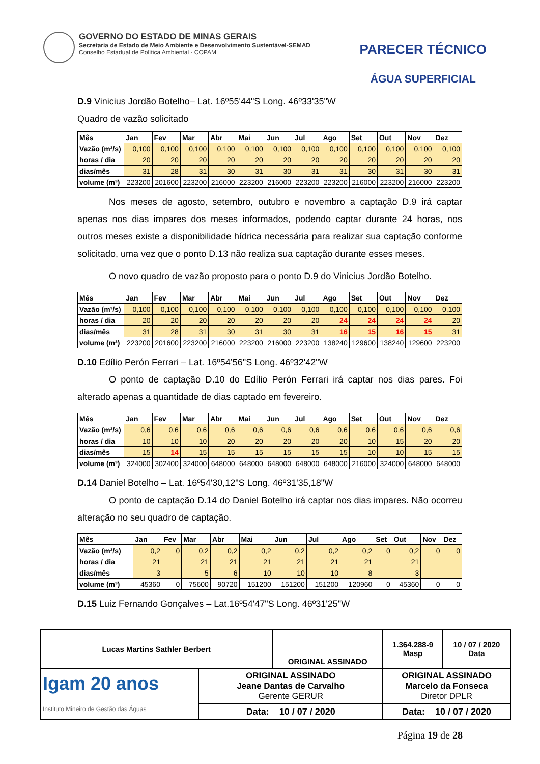GOVERNO DO ESTADO DE MINAS GERAIS
Secretaria de Estado de Meio Ambiente e Desenvolvimento Sustentável-SEMAD
Conselho Estadual de Política Ambiental - COPAM
PARECER TÉCNICO
ÁGUA SUPERFICIAL
D.9 Vinicius Jordão Botelho– Lat. 16º55'44"S Long. 46º33'35"W
Quadro de vazão solicitado
| Mês | Jan | Fev | Mar | Abr | Mai | Jun | Jul | Ago | Set | Out | Nov | Dez |
| Vazão (m³/s) | 0,100 | 0,100 | 0,100 | 0,100 | 0,100 | 0,100 | 0,100 | 0,100 | 0,100 | 0,100 | 0,100 | 0,100 |
| horas / dia | 20 | 20 | 20 | 20 | 20 | 20 | 20 | 20 | 20 | 20 | 20 | 20 |
| dias/mês | 31 | 28 | 31 | 30 | 31 | 30 | 31 | 31 | 30 | 31 | 30 | 31 |
| volume (m³) | 223200 | 201600 | 223200 | 216000 | 223200 | 216000 | 223200 | 223200 | 216000 | 223200 | 216000 | 223200 |
Nos meses de agosto, setembro, outubro e novembro a captação D.9 irá captar apenas nos dias impares dos meses informados, podendo captar durante 24 horas, nos outros meses existe a disponibilidade hídrica necessária para realizar sua captação conforme solicitado, uma vez que o ponto D.13 não realiza sua captação durante esses meses.
O novo quadro de vazão proposto para o ponto D.9 do Vinicius Jordão Botelho.
| Mês | Jan | Fev | Mar | Abr | Mai | Jun | Jul | Ago | Set | Out | Nov | Dez |
| Vazão (m³/s) | 0,100 | 0,100 | 0,100 | 0,100 | 0,100 | 0,100 | 0,100 | 0,100 | 0,100 | 0,100 | 0,100 | 0,100 |
| horas / dia | 20 | 20 | 20 | 20 | 20 | 20 | 20 | 24 | 24 | 24 | 24 | 20 |
| dias/mês | 31 | 28 | 31 | 30 | 31 | 30 | 31 | 16 | 15 | 16 | 15 | 31 |
| volume (m³) | 223200 | 201600 | 223200 | 216000 | 223200 | 216000 | 223200 | 138240 | 129600 | 138240 | 129600 | 223200 |
D.10 Edílio Perón Ferrari – Lat. 16º54’56"S Long. 46º32'42"W
O ponto de captação D.10 do Edílio Perón Ferrari irá captar nos dias pares. Foi alterado apenas a quantidade de dias captado em fevereiro.
| Mês | Jan | Fev | Mar | Abr | Mai | Jun | Jul | Ago | Set | Out | Nov | Dez |
| Vazão (m³/s) | 0,6 | 0,6 | 0,6 | 0,6 | 0,6 | 0,6 | 0,6 | 0,6 | 0,6 | 0,6 | 0,6 | 0,6 |
| horas / dia | 10 | 10 | 10 | 20 | 20 | 20 | 20 | 20 | 10 | 15 | 20 | 20 |
| dias/mês | 15 | 14 | 15 | 15 | 15 | 15 | 15 | 15 | 10 | 10 | 15 | 15 |
| volume (m³) | 324000 | 302400 | 324000 | 648000 | 648000 | 648000 | 648000 | 648000 | 216000 | 324000 | 648000 | 648000 |
D.14 Daniel Botelho – Lat. 16º54'30,12"S Long. 46º31'35,18"W
O ponto de captação D.14 do Daniel Botelho irá captar nos dias impares. Não ocorreu alteração no seu quadro de captação.
| Mês | Jan | Fev | Mar | Abr | Mai | Jun | Jul | Ago | Set | Out | Nov | Dez |
| Vazão (m³/s) | 0,2 | 0 | 0,2 | 0,2 | 0,2 | 0,2 | 0,2 | 0,2 | 0 | 0,2 | 0 | 0 |
| horas / dia | 21 | | 21 | 21 | 21 | 21 | 21 | 21 | | 21 | | |
| dias/mês | 3 | | 5 | 6 | 10 | 10 | 10 | 8 | | 3 | | |
| volume (m³) | 45360 | 0 | 75600 | 90720 | 151200 | 151200 | 151200 | 120960 | 0 | 45360 | 0 | 0 |
D.15 Luiz Fernando Gonçalves – Lat.16º54'47"S Long. 46º31'25"W
| Lucas Martins Sathler Berbert | | ORIGINAL ASSINADO | | 1.364.288-9 Masp | 10 / 07 / 2020 Data |
| Igam 20 anos Instituto Mineiro de Gestão das Águas | ORIGINAL ASSINADO Jeane Dantas de Carvalho Gerente GERUR | | ORIGINAL ASSINADO Marcelo da Fonseca Diretor DPLR | | |
| | Data: 10 / 07 / 2020 | | Data: 10 / 07 / 2020 | | |
Página 19 de 28